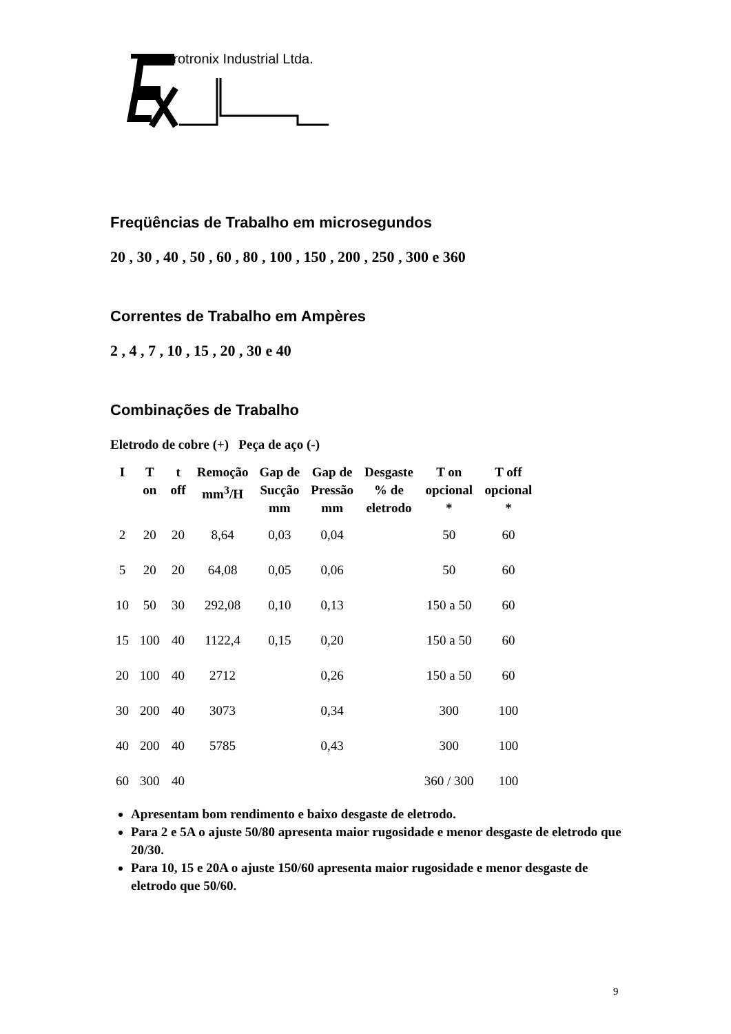Erotronix Industrial Ltda.
Freqüências de Trabalho em microsegundos
20 , 30 , 40 , 50 , 60 , 80 , 100 , 150 , 200 , 250 , 300 e 360
Correntes de Trabalho em Ampères
2 , 4 , 7 , 10 , 15 , 20 , 30 e 40
Combinações de Trabalho
Eletrodo de cobre (+) Peça de aço (-)
| I | T on | t off | Remoção mm<sup>3</sup>/H | Gap de Sucção mm | Gap de Pressão mm | Desgaste % de eletrodo | T on opcional * | T off opcional * |
| --- | --- | --- | --- | --- | --- | --- | --- | --- |
| 2 | 20 | 20 | 8,64 | 0,03 | 0,04 | | 50 | 60 |
| 5 | 20 | 20 | 64,08 | 0,05 | 0,06 | | 50 | 60 |
| 10 | 50 | 30 | 292,08 | 0,10 | 0,13 | | 150 a 50 | 60 |
| 15 | 100 | 40 | 1122,4 | 0,15 | 0,20 | | 150 a 50 | 60 |
| 20 | 100 | 40 | 2712 | | 0,26 | | 150 a 50 | 60 |
| 30 | 200 | 40 | 3073 | | 0,34 | | 300 | 100 |
| 40 | 200 | 40 | 5785 | | 0,43 | | 300 | 100 |
| 60 | 300 | 40 | | | | | 360 / 300 | 100 |
Apresentam bom rendimento e baixo desgaste de eletrodo.
Para 2 e 5A o ajuste 50/80 apresenta maior rugosidade e menor desgaste de eletrodo que 20/30.
Para 10, 15 e 20A o ajuste 150/60 apresenta maior rugosidade e menor desgaste de eletrodo que 50/60.
9